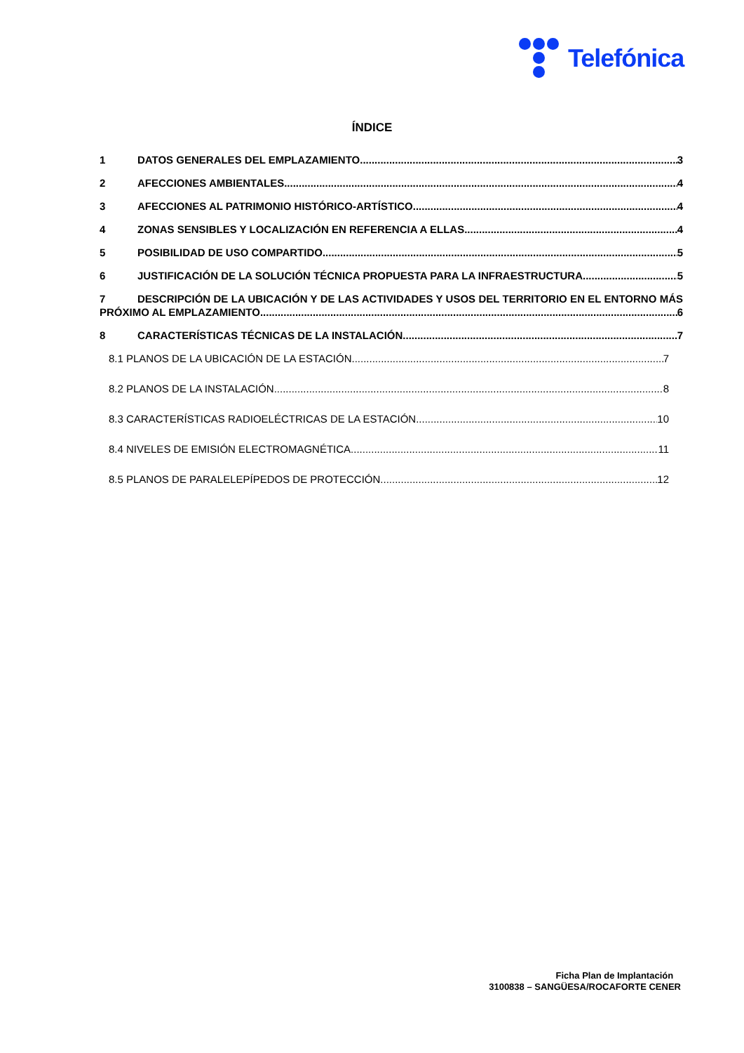Telefónica
ÍNDICE
1 DATOS GENERALES DEL EMPLAZAMIENTO 3
2 AFECCIONES AMBIENTALES 4
3 AFECCIONES AL PATRIMONIO HISTÓRICO-ARTÍSTICO 4
4 ZONAS SENSIBLES Y LOCALIZACIÓN EN REFERENCIA A ELLAS 4
5 POSIBILIDAD DE USO COMPARTIDO 5
6 JUSTIFICACIÓN DE LA SOLUCIÓN TÉCNICA PROPUESTA PARA LA INFRAESTRUCTURA 5
7 DESCRIPCIÓN DE LA UBICACIÓN Y DE LAS ACTIVIDADES Y USOS DEL TERRITORIO EN EL ENTORNO MÁS
PRÓXIMO AL EMPLAZAMIENTO 6
8 CARACTERÍSTICAS TÉCNICAS DE LA INSTALACIÓN 7
8.1 PLANOS DE LA UBICACIÓN DE LA ESTACIÓN 7
8.2 PLANOS DE LA INSTALACIÓN 8
8.3 CARACTERÍSTICAS RADIOELÉCTRICAS DE LA ESTACIÓN 10
8.4 NIVELES DE EMISIÓN ELECTROMAGNÉTICA 11
8.5 PLANOS DE PARALELEPÍPEDOS DE PROTECCIÓN 12
Ficha Plan de Implantación
3100838 – SANGÜESA/ROCAFORTE CENER